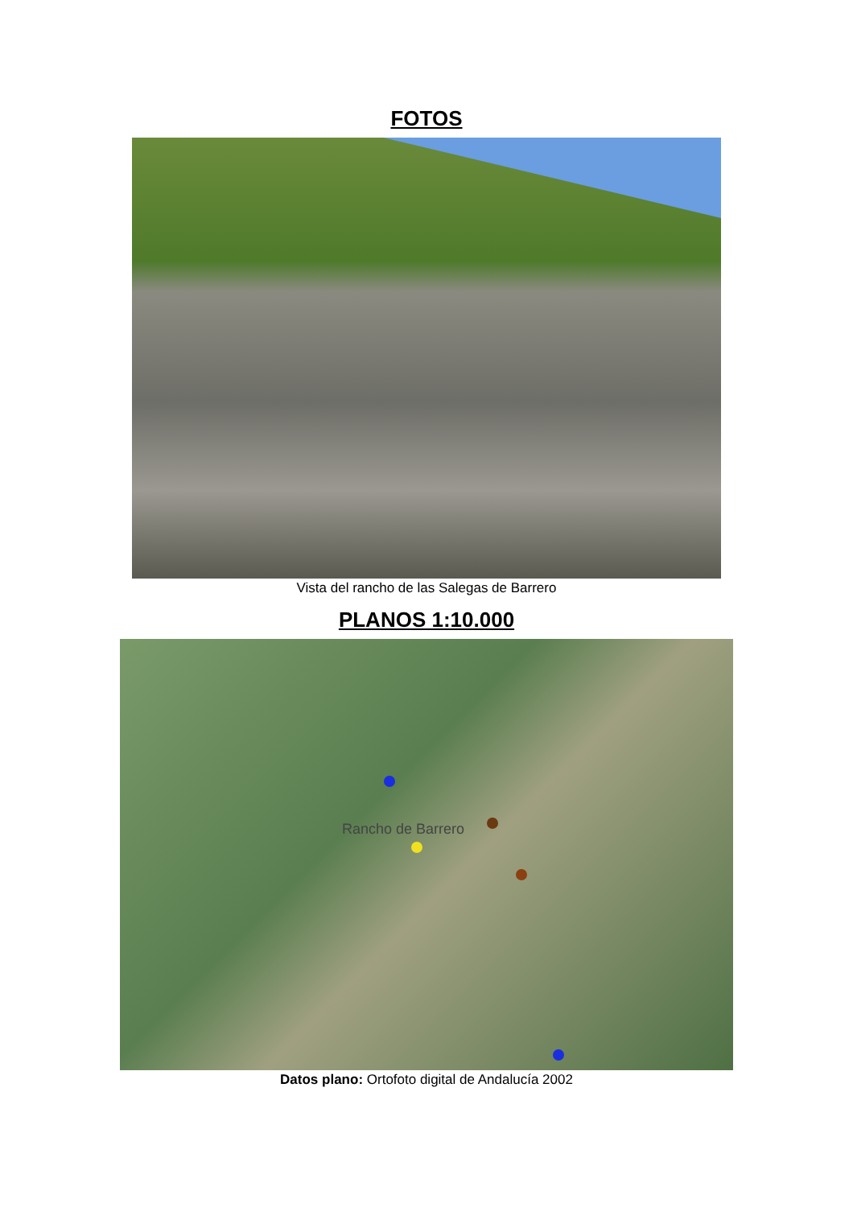FOTOS
Vista del rancho de las Salegas de Barrero
PLANOS 1:10.000
Rancho de Barrero
Datos plano: Ortofoto digital de Andalucía 2002